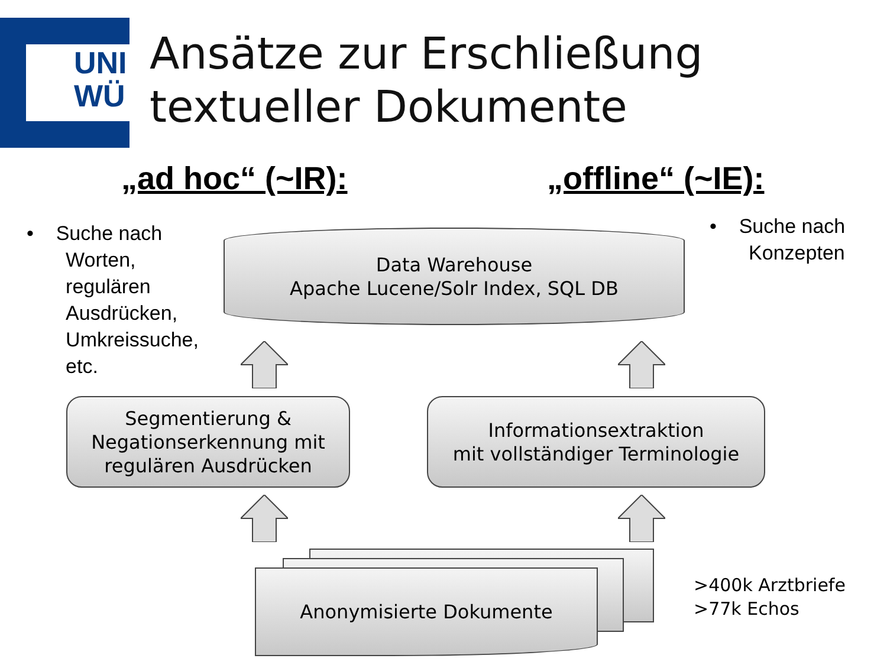UNI
WÜ
Ansätze zur Erschließung
textueller Dokumente
„ad hoc“ (~IR): „offline“ (~IE):
• Suche nach
Worten,
regulären
Ausdrücken,
Umkreissuche,
etc.
• Suche nach
Konzepten
Data Warehouse
Apache Lucene/Solr Index, SQL DB
Segmentierung &
Negationserkennung mit
regulären Ausdrücken
Informationsextraktion
mit vollständiger Terminologie
Anonymisierte Dokumente
>400k Arztbriefe
>77k Echos